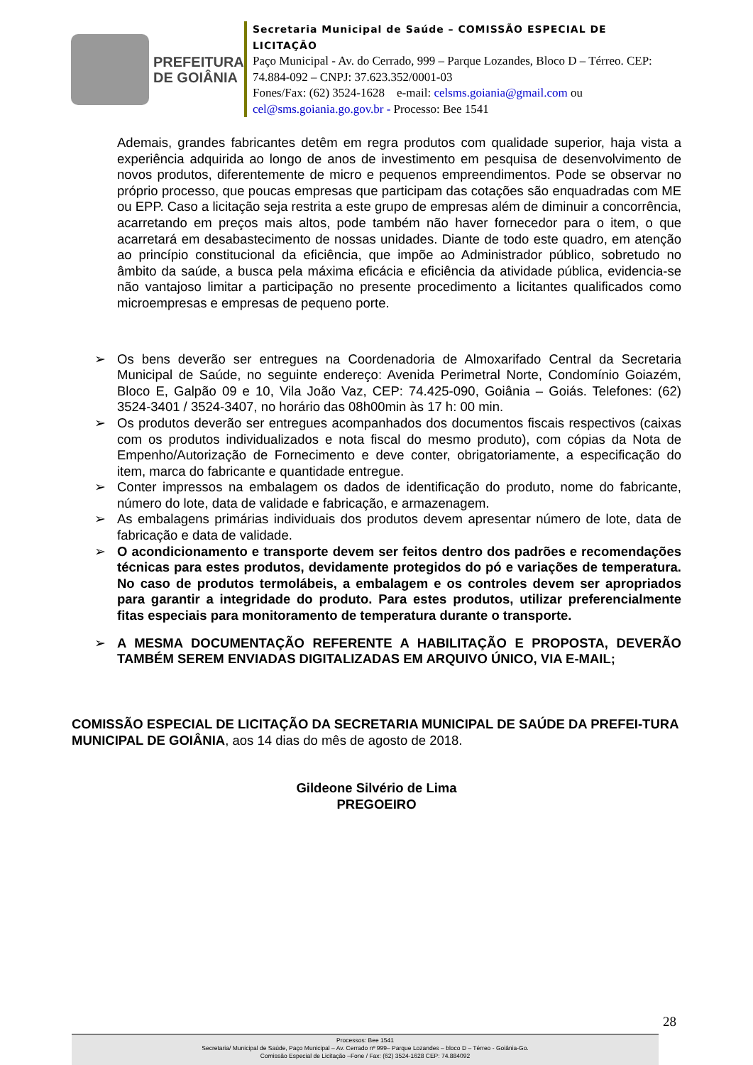PREFEITURA
DE GOIÂNIA
Secretaria Municipal de Saúde – COMISSÃO ESPECIAL DE LICITAÇÃO
Paço Municipal - Av. do Cerrado, 999 – Parque Lozandes, Bloco D – Térreo. CEP: 74.884-092 – CNPJ: 37.623.352/0001-03
Fones/Fax: (62) 3524-1628 e-mail: celsms.goiania@gmail.com ou cel@sms.goiania.go.gov.br - Processo: Bee 1541
Ademais, grandes fabricantes detêm em regra produtos com qualidade superior, haja vista a experiência adquirida ao longo de anos de investimento em pesquisa de desenvolvimento de novos produtos, diferentemente de micro e pequenos empreendimentos. Pode se observar no próprio processo, que poucas empresas que participam das cotações são enquadradas com ME ou EPP. Caso a licitação seja restrita a este grupo de empresas além de diminuir a concorrência, acarretando em preços mais altos, pode também não haver fornecedor para o item, o que acarretará em desabastecimento de nossas unidades. Diante de todo este quadro, em atenção ao princípio constitucional da eficiência, que impõe ao Administrador público, sobretudo no âmbito da saúde, a busca pela máxima eficácia e eficiência da atividade pública, evidencia-se não vantajoso limitar a participação no presente procedimento a licitantes qualificados como microempresas e empresas de pequeno porte.
➢ Os bens deverão ser entregues na Coordenadoria de Almoxarifado Central da Secretaria Municipal de Saúde, no seguinte endereço: Avenida Perimetral Norte, Condomínio Goiazém, Bloco E, Galpão 09 e 10, Vila João Vaz, CEP: 74.425-090, Goiânia – Goiás. Telefones: (62) 3524-3401 / 3524-3407, no horário das 08h00min às 17 h: 00 min.
➢ Os produtos deverão ser entregues acompanhados dos documentos fiscais respectivos (caixas com os produtos individualizados e nota fiscal do mesmo produto), com cópias da Nota de Empenho/Autorização de Fornecimento e deve conter, obrigatoriamente, a especificação do item, marca do fabricante e quantidade entregue.
➢ Conter impressos na embalagem os dados de identificação do produto, nome do fabricante, número do lote, data de validade e fabricação, e armazenagem.
➢ As embalagens primárias individuais dos produtos devem apresentar número de lote, data de fabricação e data de validade.
➢ O acondicionamento e transporte devem ser feitos dentro dos padrões e recomendações técnicas para estes produtos, devidamente protegidos do pó e variações de temperatura. No caso de produtos termolábeis, a embalagem e os controles devem ser apropriados para garantir a integridade do produto. Para estes produtos, utilizar preferencialmente fitas especiais para monitoramento de temperatura durante o transporte.
➢ A MESMA DOCUMENTAÇÃO REFERENTE A HABILITAÇÃO E PROPOSTA, DEVERÃO TAMBÉM SEREM ENVIADAS DIGITALIZADAS EM ARQUIVO ÚNICO, VIA E-MAIL;
COMISSÃO ESPECIAL DE LICITAÇÃO DA SECRETARIA MUNICIPAL DE SAÚDE DA PREFEI-TURA MUNICIPAL DE GOIÂNIA, aos 14 dias do mês de agosto de 2018.
Gildeone Silvério de Lima
PREGOEIRO
28
Processos: Bee 1541
Secretaria/ Municipal de Saúde, Paço Municipal – Av. Cerrado nº 999– Parque Lozandes – bloco D – Térreo - Goiânia-Go.
Comissão Especial de Licitação –Fone / Fax: (62) 3524-1628 CEP: 74.884092